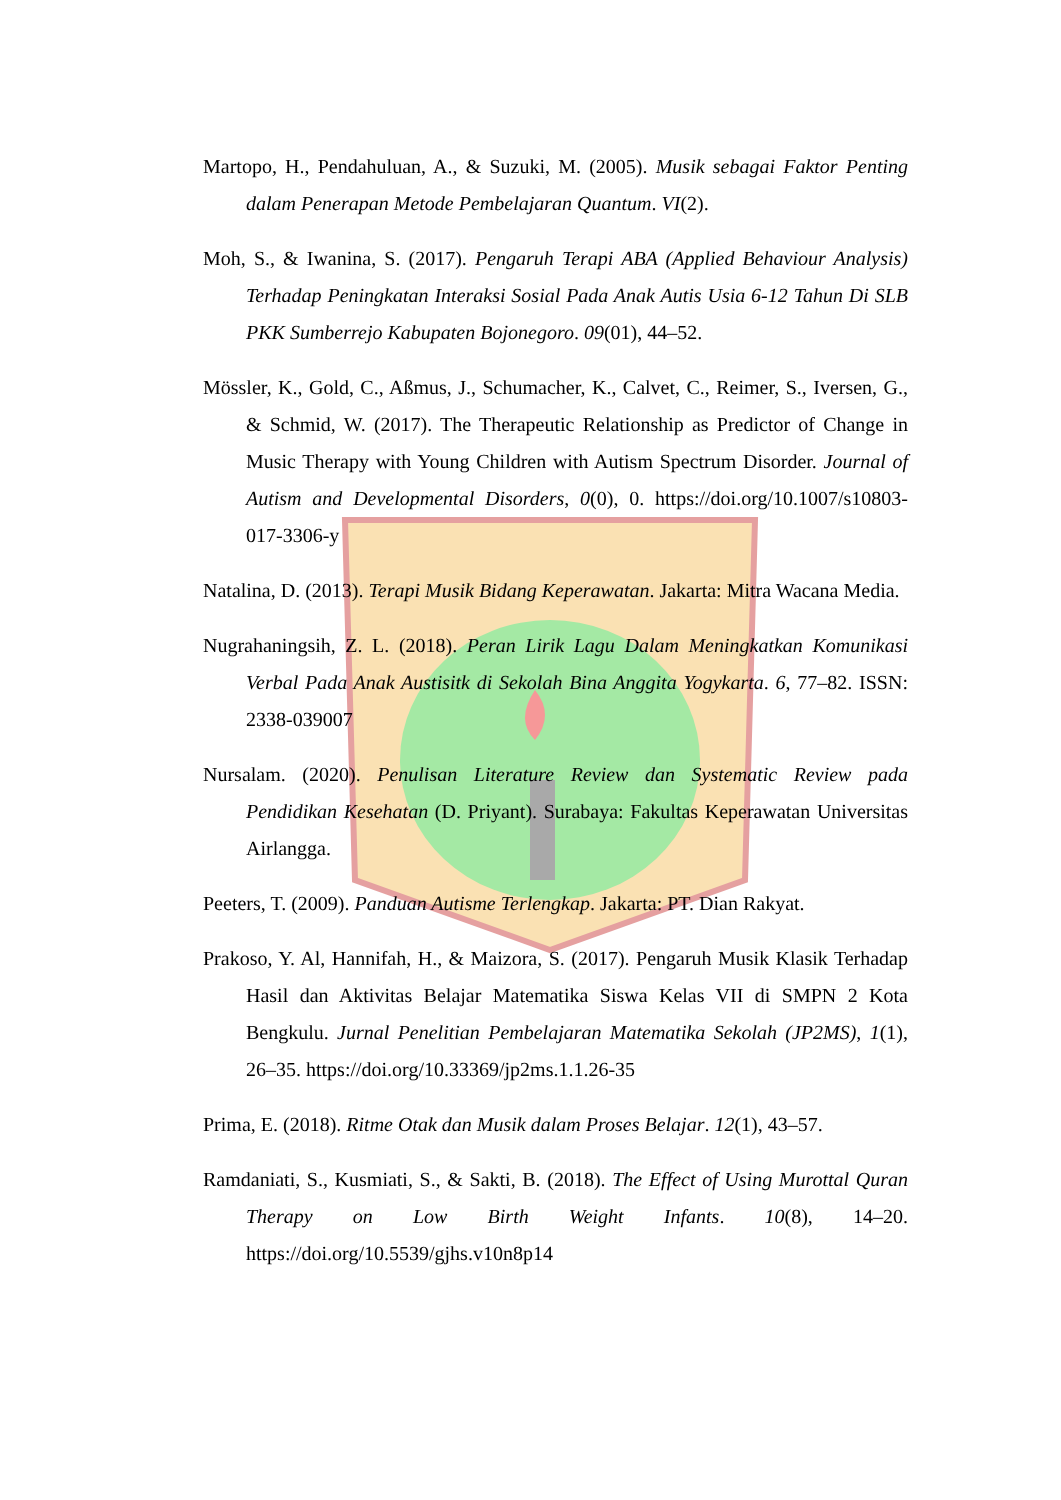Martopo, H., Pendahuluan, A., & Suzuki, M. (2005). Musik sebagai Faktor Penting dalam Penerapan Metode Pembelajaran Quantum. VI(2).
Moh, S., & Iwanina, S. (2017). Pengaruh Terapi ABA (Applied Behaviour Analysis) Terhadap Peningkatan Interaksi Sosial Pada Anak Autis Usia 6-12 Tahun Di SLB PKK Sumberrejo Kabupaten Bojonegoro. 09(01), 44–52.
Mössler, K., Gold, C., Aßmus, J., Schumacher, K., Calvet, C., Reimer, S., Iversen, G., & Schmid, W. (2017). The Therapeutic Relationship as Predictor of Change in Music Therapy with Young Children with Autism Spectrum Disorder. Journal of Autism and Developmental Disorders, 0(0), 0. https://doi.org/10.1007/s10803-017-3306-y
Natalina, D. (2013). Terapi Musik Bidang Keperawatan. Jakarta: Mitra Wacana Media.
Nugrahaningsih, Z. L. (2018). Peran Lirik Lagu Dalam Meningkatkan Komunikasi Verbal Pada Anak Austisitk di Sekolah Bina Anggita Yogykarta. 6, 77–82. ISSN: 2338-039007
Nursalam. (2020). Penulisan Literature Review dan Systematic Review pada Pendidikan Kesehatan (D. Priyant). Surabaya: Fakultas Keperawatan Universitas Airlangga.
Peeters, T. (2009). Panduan Autisme Terlengkap. Jakarta: PT. Dian Rakyat.
Prakoso, Y. Al, Hannifah, H., & Maizora, S. (2017). Pengaruh Musik Klasik Terhadap Hasil dan Aktivitas Belajar Matematika Siswa Kelas VII di SMPN 2 Kota Bengkulu. Jurnal Penelitian Pembelajaran Matematika Sekolah (JP2MS), 1(1), 26–35. https://doi.org/10.33369/jp2ms.1.1.26-35
Prima, E. (2018). Ritme Otak dan Musik dalam Proses Belajar. 12(1), 43–57.
Ramdaniati, S., Kusmiati, S., & Sakti, B. (2018). The Effect of Using Murottal Quran Therapy on Low Birth Weight Infants. 10(8), 14–20. https://doi.org/10.5539/gjhs.v10n8p14